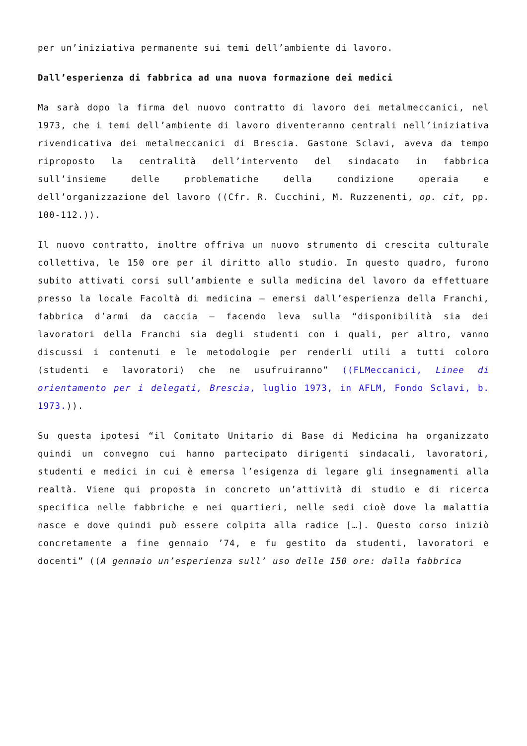per un’iniziativa permanente sui temi dell’ambiente di lavoro.
Dall’esperienza di fabbrica ad una nuova formazione dei medici
Ma sarà dopo la firma del nuovo contratto di lavoro dei metalmeccanici, nel 1973, che i temi dell’ambiente di lavoro diventeranno centrali nell’iniziativa rivendicativa dei metalmeccanici di Brescia. Gastone Sclavi, aveva da tempo riproposto la centralità dell’intervento del sindacato in fabbrica sull’insieme delle problematiche della condizione operaia e dell’organizzazione del lavoro ((Cfr. R. Cucchini, M. Ruzzenenti, op. cit, pp. 100-112.)).
Il nuovo contratto, inoltre offriva un nuovo strumento di crescita culturale collettiva, le 150 ore per il diritto allo studio. In questo quadro, furono subito attivati corsi sull’ambiente e sulla medicina del lavoro da effettuare presso la locale Facoltà di medicina – emersi dall’esperienza della Franchi, fabbrica d’armi da caccia – facendo leva sulla “disponibilità sia dei lavoratori della Franchi sia degli studenti con i quali, per altro, vanno discussi i contenuti e le metodologie per renderli utili a tutti coloro (studenti e lavoratori) che ne usufruiranno” ((FLMeccanici, Linee di orientamento per i delegati, Brescia, luglio 1973, in AFLM, Fondo Sclavi, b. 1973.)).
Su questa ipotesi “il Comitato Unitario di Base di Medicina ha organizzato quindi un convegno cui hanno partecipato dirigenti sindacali, lavoratori, studenti e medici in cui è emersa l’esigenza di legare gli insegnamenti alla realtà. Viene qui proposta in concreto un’attività di studio e di ricerca specifica nelle fabbriche e nei quartieri, nelle sedi cioè dove la malattia nasce e dove quindi può essere colpita alla radice […]. Questo corso iniziò concretamente a fine gennaio ’74, e fu gestito da studenti, lavoratori e docenti” ((A gennaio un’esperienza sull’ uso delle 150 ore: dalla fabbrica